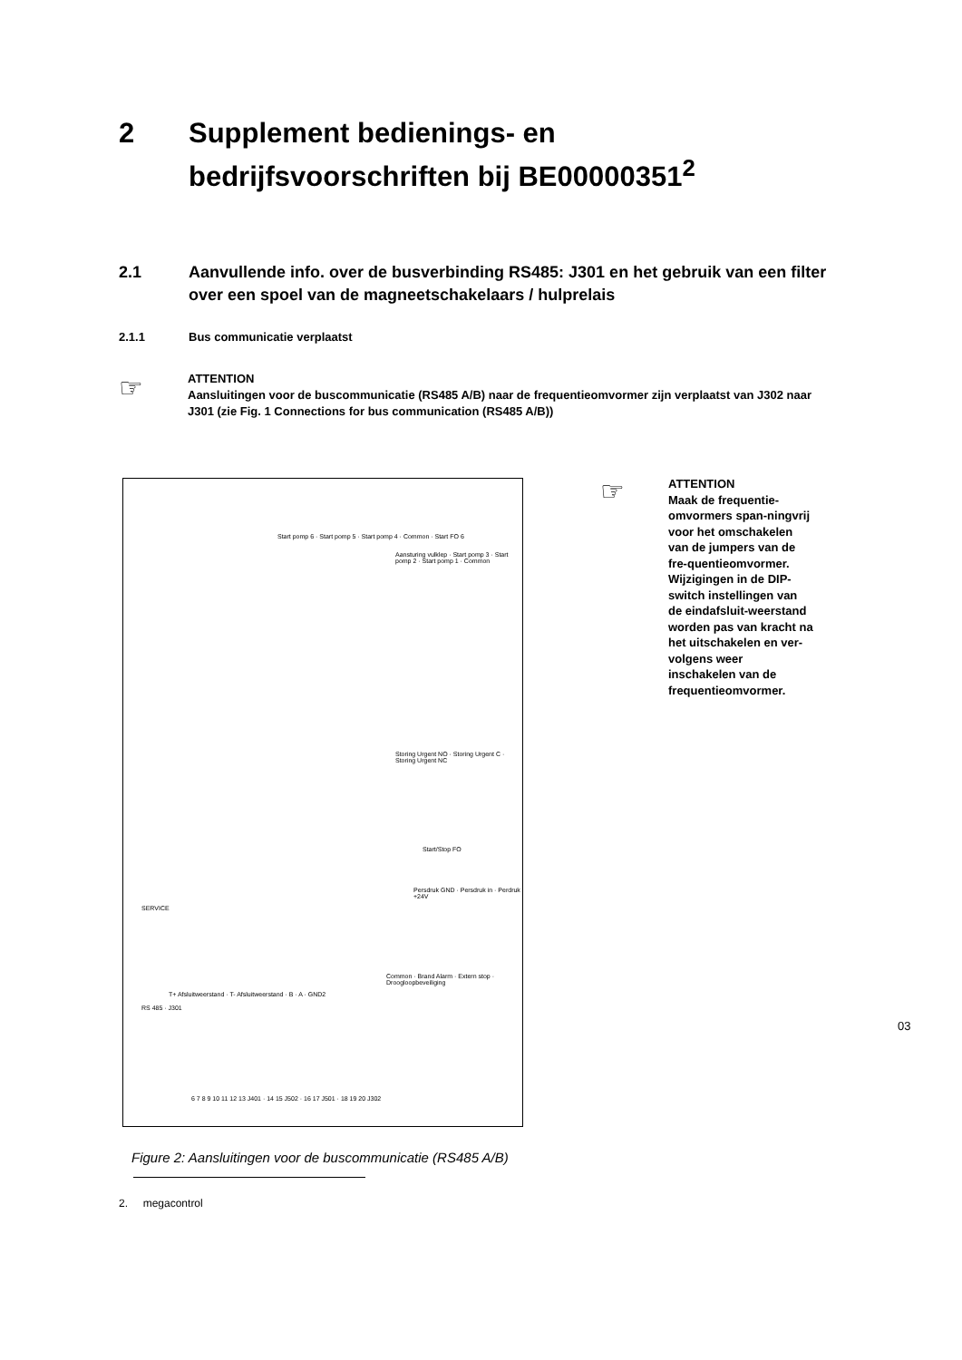2 Supplement bedienings- en
bedrijfsvoorschriften bij BE00000351<sup>2</sup>
2.1 Aanvullende info. over de busverbinding RS485: J301 en het gebruik van een filter over een spoel van de magneetschakelaars / hulprelais
2.1.1 Bus communicatie verplaatst
☞
ATTENTION
Aansluitingen voor de buscommunicatie (RS485 A/B) naar de frequentieomvormer zijn verplaatst van J302 naar J301 (zie Fig. 1 Connections for bus communication (RS485 A/B))
Start pomp 6 · Start pomp 5 · Start pomp 4 · Common · Start FO 6
Aansturing vulklep · Start pomp 3 · Start pomp 2 · Start pomp 1 · Common
Storing Urgent NO · Storing Urgent C · Storing Urgent NC
Start/Stop FO
Persdruk GND · Persdruk in · Perdruk +24V
SERVICE
T+ Afsluitweerstand · T- Afsluitweerstand · B · A · GND2
Common · Brand Alarm · Extern stop · Droogloopbeveiliging
RS 485 · J301
6 7 8 9 10 11 12 13 J401 · 14 15 J502 · 16 17 J501 · 18 19 20 J302
☞
ATTENTION
Maak de frequentie-omvormers span-ningvrij voor het omschakelen van de jumpers van de fre-quentieomvormer. Wijzigingen in de DIP-switch instellingen van de eindafsluit-weerstand worden pas van kracht na het uitschakelen en ver-volgens weer inschakelen van de frequentieomvormer.
03
Figure 2: Aansluitingen voor de buscommunicatie (RS485 A/B)
2. megacontrol